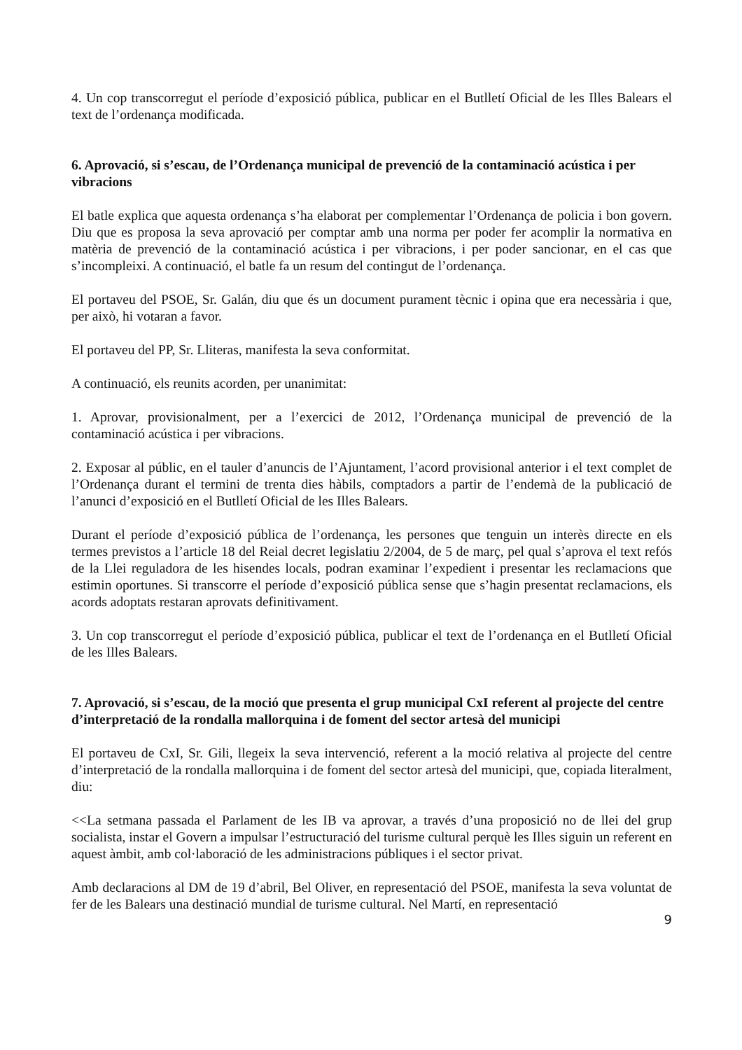4. Un cop transcorregut el període d’exposició pública, publicar en el Butlletí Oficial de les Illes Balears el text de l’ordenança modificada.
6. Aprovació, si s’escau, de l’Ordenança municipal de prevenció de la contaminació acústica i per vibracions
El batle explica que aquesta ordenança s’ha elaborat per complementar l’Ordenança de policia i bon govern. Diu que es proposa la seva aprovació per comptar amb una norma per poder fer acomplir la normativa en matèria de prevenció de la contaminació acústica i per vibracions, i per poder sancionar, en el cas que s’incompleixi. A continuació, el batle fa un resum del contingut de l’ordenança.
El portaveu del PSOE, Sr. Galán, diu que és un document purament tècnic i opina que era necessària i que, per això, hi votaran a favor.
El portaveu del PP, Sr. Lliteras, manifesta la seva conformitat.
A continuació, els reunits acorden, per unanimitat:
1. Aprovar, provisionalment, per a l’exercici de 2012, l’Ordenança municipal de prevenció de la contaminació acústica i per vibracions.
2. Exposar al públic, en el tauler d’anuncis de l’Ajuntament, l’acord provisional anterior i el text complet de l’Ordenança durant el termini de trenta dies hàbils, comptadors a partir de l’endemà de la publicació de l’anunci d’exposició en el Butlletí Oficial de les Illes Balears.
Durant el període d’exposició pública de l’ordenança, les persones que tenguin un interès directe en els termes previstos a l’article 18 del Reial decret legislatiu 2/2004, de 5 de març, pel qual s’aprova el text refós de la Llei reguladora de les hisendes locals, podran examinar l’expedient i presentar les reclamacions que estimin oportunes. Si transcorre el període d’exposició pública sense que s’hagin presentat reclamacions, els acords adoptats restaran aprovats definitivament.
3. Un cop transcorregut el període d’exposició pública, publicar el text de l’ordenança en el Butlletí Oficial de les Illes Balears.
7. Aprovació, si s’escau, de la moció que presenta el grup municipal CxI referent al projecte del centre d’interpretació de la rondalla mallorquina i de foment del sector artesà del municipi
El portaveu de CxI, Sr. Gili, llegeix la seva intervenció, referent a la moció relativa al projecte del centre d’interpretació de la rondalla mallorquina i de foment del sector artesà del municipi, que, copiada literalment, diu:
<<La setmana passada el Parlament de les IB va aprovar, a través d’una proposició no de llei del grup socialista, instar el Govern a impulsar l’estructuració del turisme cultural perquè les Illes siguin un referent en aquest àmbit, amb col·laboració de les administracions públiques i el sector privat.
Amb declaracions al DM de 19 d’abril, Bel Oliver, en representació del PSOE, manifesta la seva voluntat de fer de les Balears una destinació mundial de turisme cultural. Nel Martí, en representació
9